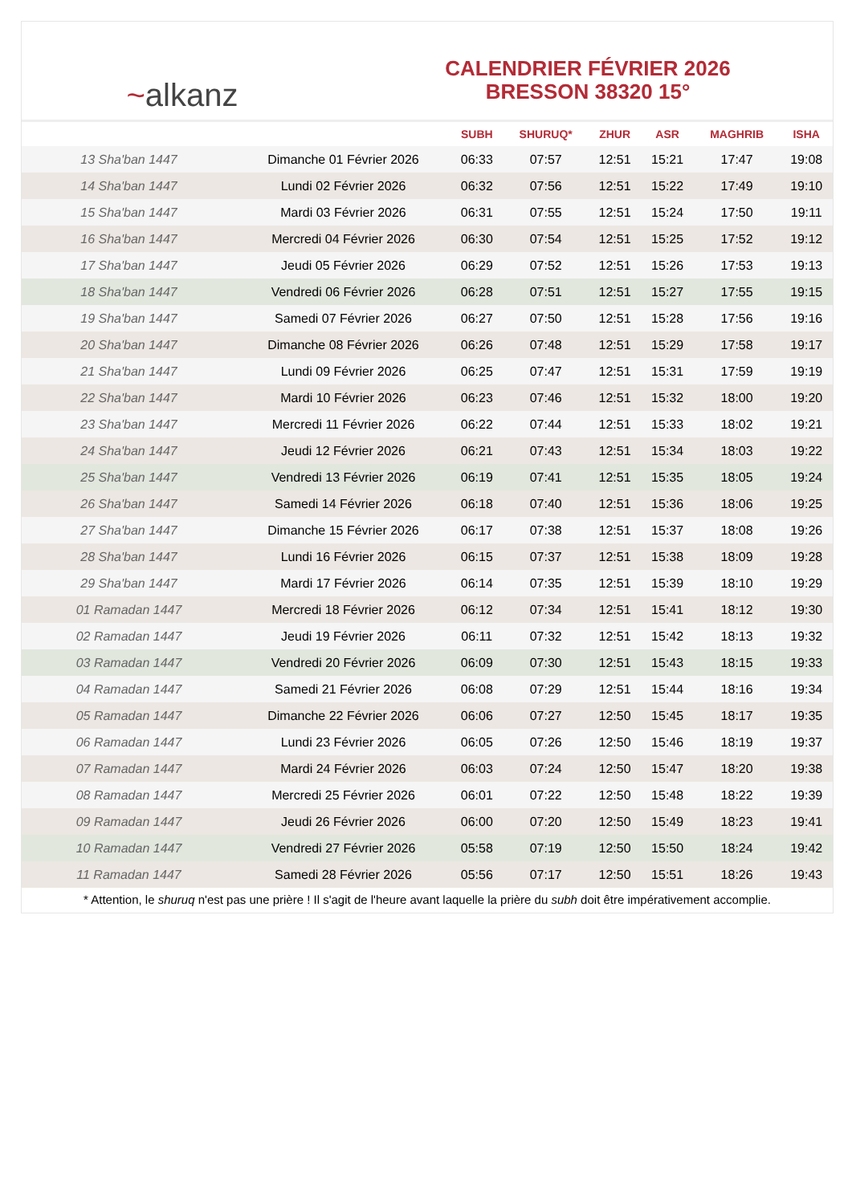~alkanz
CALENDRIER FÉVRIER 2026
BRESSON 38320 15°
| | | SUBH | SHURUQ* | ZHUR | ASR | MAGHRIB | ISHA |
| --- | --- | --- | --- | --- | --- | --- | --- |
| 13 Sha'ban 1447 | Dimanche 01 Février 2026 | 06:33 | 07:57 | 12:51 | 15:21 | 17:47 | 19:08 |
| 14 Sha'ban 1447 | Lundi 02 Février 2026 | 06:32 | 07:56 | 12:51 | 15:22 | 17:49 | 19:10 |
| 15 Sha'ban 1447 | Mardi 03 Février 2026 | 06:31 | 07:55 | 12:51 | 15:24 | 17:50 | 19:11 |
| 16 Sha'ban 1447 | Mercredi 04 Février 2026 | 06:30 | 07:54 | 12:51 | 15:25 | 17:52 | 19:12 |
| 17 Sha'ban 1447 | Jeudi 05 Février 2026 | 06:29 | 07:52 | 12:51 | 15:26 | 17:53 | 19:13 |
| 18 Sha'ban 1447 | Vendredi 06 Février 2026 | 06:28 | 07:51 | 12:51 | 15:27 | 17:55 | 19:15 |
| 19 Sha'ban 1447 | Samedi 07 Février 2026 | 06:27 | 07:50 | 12:51 | 15:28 | 17:56 | 19:16 |
| 20 Sha'ban 1447 | Dimanche 08 Février 2026 | 06:26 | 07:48 | 12:51 | 15:29 | 17:58 | 19:17 |
| 21 Sha'ban 1447 | Lundi 09 Février 2026 | 06:25 | 07:47 | 12:51 | 15:31 | 17:59 | 19:19 |
| 22 Sha'ban 1447 | Mardi 10 Février 2026 | 06:23 | 07:46 | 12:51 | 15:32 | 18:00 | 19:20 |
| 23 Sha'ban 1447 | Mercredi 11 Février 2026 | 06:22 | 07:44 | 12:51 | 15:33 | 18:02 | 19:21 |
| 24 Sha'ban 1447 | Jeudi 12 Février 2026 | 06:21 | 07:43 | 12:51 | 15:34 | 18:03 | 19:22 |
| 25 Sha'ban 1447 | Vendredi 13 Février 2026 | 06:19 | 07:41 | 12:51 | 15:35 | 18:05 | 19:24 |
| 26 Sha'ban 1447 | Samedi 14 Février 2026 | 06:18 | 07:40 | 12:51 | 15:36 | 18:06 | 19:25 |
| 27 Sha'ban 1447 | Dimanche 15 Février 2026 | 06:17 | 07:38 | 12:51 | 15:37 | 18:08 | 19:26 |
| 28 Sha'ban 1447 | Lundi 16 Février 2026 | 06:15 | 07:37 | 12:51 | 15:38 | 18:09 | 19:28 |
| 29 Sha'ban 1447 | Mardi 17 Février 2026 | 06:14 | 07:35 | 12:51 | 15:39 | 18:10 | 19:29 |
| 01 Ramadan 1447 | Mercredi 18 Février 2026 | 06:12 | 07:34 | 12:51 | 15:41 | 18:12 | 19:30 |
| 02 Ramadan 1447 | Jeudi 19 Février 2026 | 06:11 | 07:32 | 12:51 | 15:42 | 18:13 | 19:32 |
| 03 Ramadan 1447 | Vendredi 20 Février 2026 | 06:09 | 07:30 | 12:51 | 15:43 | 18:15 | 19:33 |
| 04 Ramadan 1447 | Samedi 21 Février 2026 | 06:08 | 07:29 | 12:51 | 15:44 | 18:16 | 19:34 |
| 05 Ramadan 1447 | Dimanche 22 Février 2026 | 06:06 | 07:27 | 12:50 | 15:45 | 18:17 | 19:35 |
| 06 Ramadan 1447 | Lundi 23 Février 2026 | 06:05 | 07:26 | 12:50 | 15:46 | 18:19 | 19:37 |
| 07 Ramadan 1447 | Mardi 24 Février 2026 | 06:03 | 07:24 | 12:50 | 15:47 | 18:20 | 19:38 |
| 08 Ramadan 1447 | Mercredi 25 Février 2026 | 06:01 | 07:22 | 12:50 | 15:48 | 18:22 | 19:39 |
| 09 Ramadan 1447 | Jeudi 26 Février 2026 | 06:00 | 07:20 | 12:50 | 15:49 | 18:23 | 19:41 |
| 10 Ramadan 1447 | Vendredi 27 Février 2026 | 05:58 | 07:19 | 12:50 | 15:50 | 18:24 | 19:42 |
| 11 Ramadan 1447 | Samedi 28 Février 2026 | 05:56 | 07:17 | 12:50 | 15:51 | 18:26 | 19:43 |
* Attention, le shuruq n'est pas une prière ! Il s'agit de l'heure avant laquelle la prière du subh doit être impérativement accomplie.